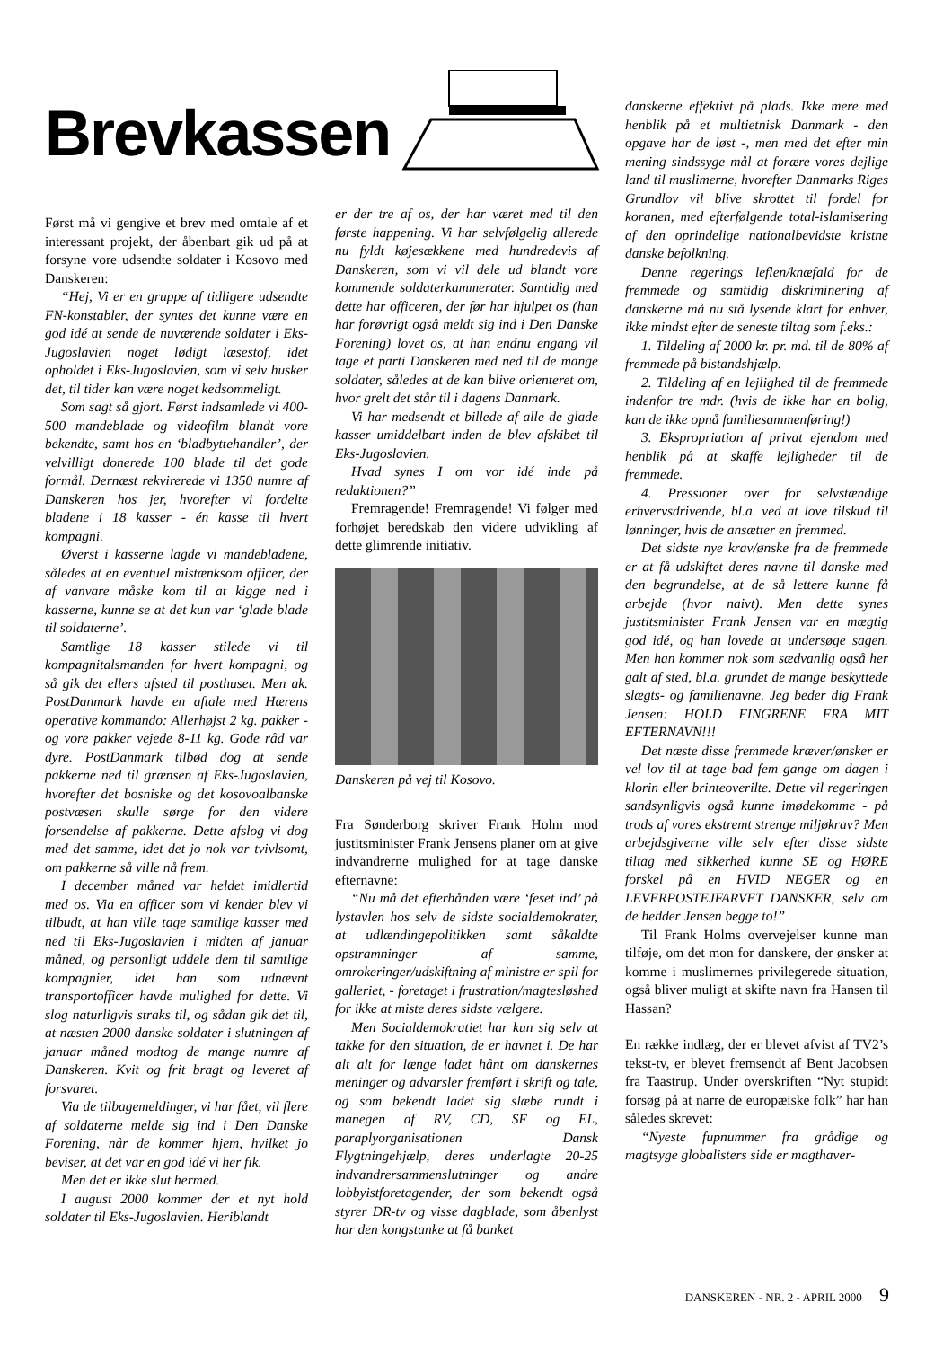Brevkassen
Først må vi gengive et brev med omtale af et interessant projekt, der åbenbart gik ud på at forsyne vore udsendte soldater i Kosovo med Danskeren:
“Hej, Vi er en gruppe af tidligere udsendte FN-konstabler, der syntes det kunne være en god idé at sende de nuværende soldater i Eks-Jugoslavien noget lødigt læsestof, idet opholdet i Eks-Jugoslavien, som vi selv husker det, til tider kan være noget kedsommeligt.
Som sagt så gjort. Først indsamlede vi 400-500 mandeblade og videofilm blandt vore bekendte, samt hos en ‘bladbyttehandler’, der velvilligt donerede 100 blade til det gode formål. Dernæst rekvirerede vi 1350 numre af Danskeren hos jer, hvorefter vi fordelte bladene i 18 kasser - én kasse til hvert kompagni.
Øverst i kasserne lagde vi mandebladene, således at en eventuel mistænksom officer, der af vanvare måske kom til at kigge ned i kasserne, kunne se at det kun var ‘glade blade til soldaterne’.
Samtlige 18 kasser stilede vi til kompagnitalsmanden for hvert kompagni, og så gik det ellers afsted til posthuset. Men ak. PostDanmark havde en aftale med Hærens operative kommando: Allerhøjst 2 kg. pakker - og vore pakker vejede 8-11 kg. Gode råd var dyre. PostDanmark tilbød dog at sende pakkerne ned til grænsen af Eks-Jugoslavien, hvorefter det bosniske og det kosovoalbanske postvæsen skulle sørge for den videre forsendelse af pakkerne. Dette afslog vi dog med det samme, idet det jo nok var tvivlsomt, om pakkerne så ville nå frem.
I december måned var heldet imidlertid med os. Via en officer som vi kender blev vi tilbudt, at han ville tage samtlige kasser med ned til Eks-Jugoslavien i midten af januar måned, og personligt uddele dem til samtlige kompagnier, idet han som udnævnt transportofficer havde mulighed for dette. Vi slog naturligvis straks til, og sådan gik det til, at næsten 2000 danske soldater i slutningen af januar måned modtog de mange numre af Danskeren. Kvit og frit bragt og leveret af forsvaret.
Via de tilbagemeldinger, vi har fået, vil flere af soldaterne melde sig ind i Den Danske Forening, når de kommer hjem, hvilket jo beviser, at det var en god idé vi her fik.
Men det er ikke slut hermed.
I august 2000 kommer der et nyt hold soldater til Eks-Jugoslavien. Heriblandt
er der tre af os, der har været med til den første happening. Vi har selvfølgelig allerede nu fyldt køjesækkene med hundredevis af Danskeren, som vi vil dele ud blandt vore kommende soldaterkammerater. Samtidig med dette har officeren, der før har hjulpet os (han har forøvrigt også meldt sig ind i Den Danske Forening) lovet os, at han endnu engang vil tage et parti Danskeren med ned til de mange soldater, således at de kan blive orienteret om, hvor grelt det står til i dagens Danmark.
Vi har medsendt et billede af alle de glade kasser umiddelbart inden de blev afskibet til Eks-Jugoslavien.
Hvad synes I om vor idé inde på redaktionen?”
Fremragende! Fremragende! Vi følger med forhøjet beredskab den videre udvikling af dette glimrende initiativ.
Danskeren på vej til Kosovo.
Fra Sønderborg skriver Frank Holm mod justitsminister Frank Jensens planer om at give indvandrerne mulighed for at tage danske efternavne:
“Nu må det efterhånden være ‘feset ind’ på lystavlen hos selv de sidste socialdemokrater, at udlændingepolitikken samt såkaldte opstramninger af samme, omrokeringer/udskiftning af ministre er spil for galleriet, - foretaget i frustration/magtesløshed for ikke at miste deres sidste vælgere.
Men Socialdemokratiet har kun sig selv at takke for den situation, de er havnet i. De har alt alt for længe ladet hånt om danskernes meninger og advarsler fremført i skrift og tale, og som bekendt ladet sig slæbe rundt i manegen af RV, CD, SF og EL, paraplyorganisationen Dansk Flygtningehjælp, deres underlagte 20-25 indvandrersammenslutninger og andre lobbyistforetagender, der som bekendt også styrer DR-tv og visse dagblade, som åbenlyst har den kongstanke at få banket
danskerne effektivt på plads. Ikke mere med henblik på et multietnisk Danmark - den opgave har de løst -, men med det efter min mening sindssyge mål at forære vores dejlige land til muslimerne, hvorefter Danmarks Riges Grundlov vil blive skrottet til fordel for koranen, med efterfølgende total-islamisering af den oprindelige nationalbevidste kristne danske befolkning.
Denne regerings leflen/knæfald for de fremmede og samtidig diskriminering af danskerne må nu stå lysende klart for enhver, ikke mindst efter de seneste tiltag som f.eks.:
1. Tildeling af 2000 kr. pr. md. til de 80% af fremmede på bistandshjælp.
2. Tildeling af en lejlighed til de fremmede indenfor tre mdr. (hvis de ikke har en bolig, kan de ikke opnå familiesammenføring!)
3. Ekspropriation af privat ejendom med henblik på at skaffe lejligheder til de fremmede.
4. Pressioner over for selvstændige erhvervsdrivende, bl.a. ved at love tilskud til lønninger, hvis de ansætter en fremmed.
Det sidste nye krav/ønske fra de fremmede er at få udskiftet deres navne til danske med den begrundelse, at de så lettere kunne få arbejde (hvor naivt). Men dette synes justitsminister Frank Jensen var en mægtig god idé, og han lovede at undersøge sagen. Men han kommer nok som sædvanlig også her galt af sted, bl.a. grundet de mange beskyttede slægts- og familienavne. Jeg beder dig Frank Jensen: HOLD FINGRENE FRA MIT EFTERNAVN!!!
Det næste disse fremmede kræver/ønsker er vel lov til at tage bad fem gange om dagen i klorin eller brinteoverilte. Dette vil regeringen sandsynligvis også kunne imødekomme - på trods af vores ekstremt strenge miljøkrav? Men arbejdsgiverne ville selv efter disse sidste tiltag med sikkerhed kunne SE og HØRE forskel på en HVID NEGER og en LEVERPOSTEJFARVET DANSKER, selv om de hedder Jensen begge to!”
Til Frank Holms overvejelser kunne man tilføje, om det mon for danskere, der ønsker at komme i muslimernes privilegerede situation, også bliver muligt at skifte navn fra Hansen til Hassan?
En række indlæg, der er blevet afvist af TV2’s tekst-tv, er blevet fremsendt af Bent Jacobsen fra Taastrup. Under overskriften “Nyt stupidt forsøg på at narre de europæiske folk” har han således skrevet:
“Nyeste fupnummer fra grådige og magtsyge globalisters side er magthaver-
DANSKEREN - NR. 2 - APRIL 2000 9